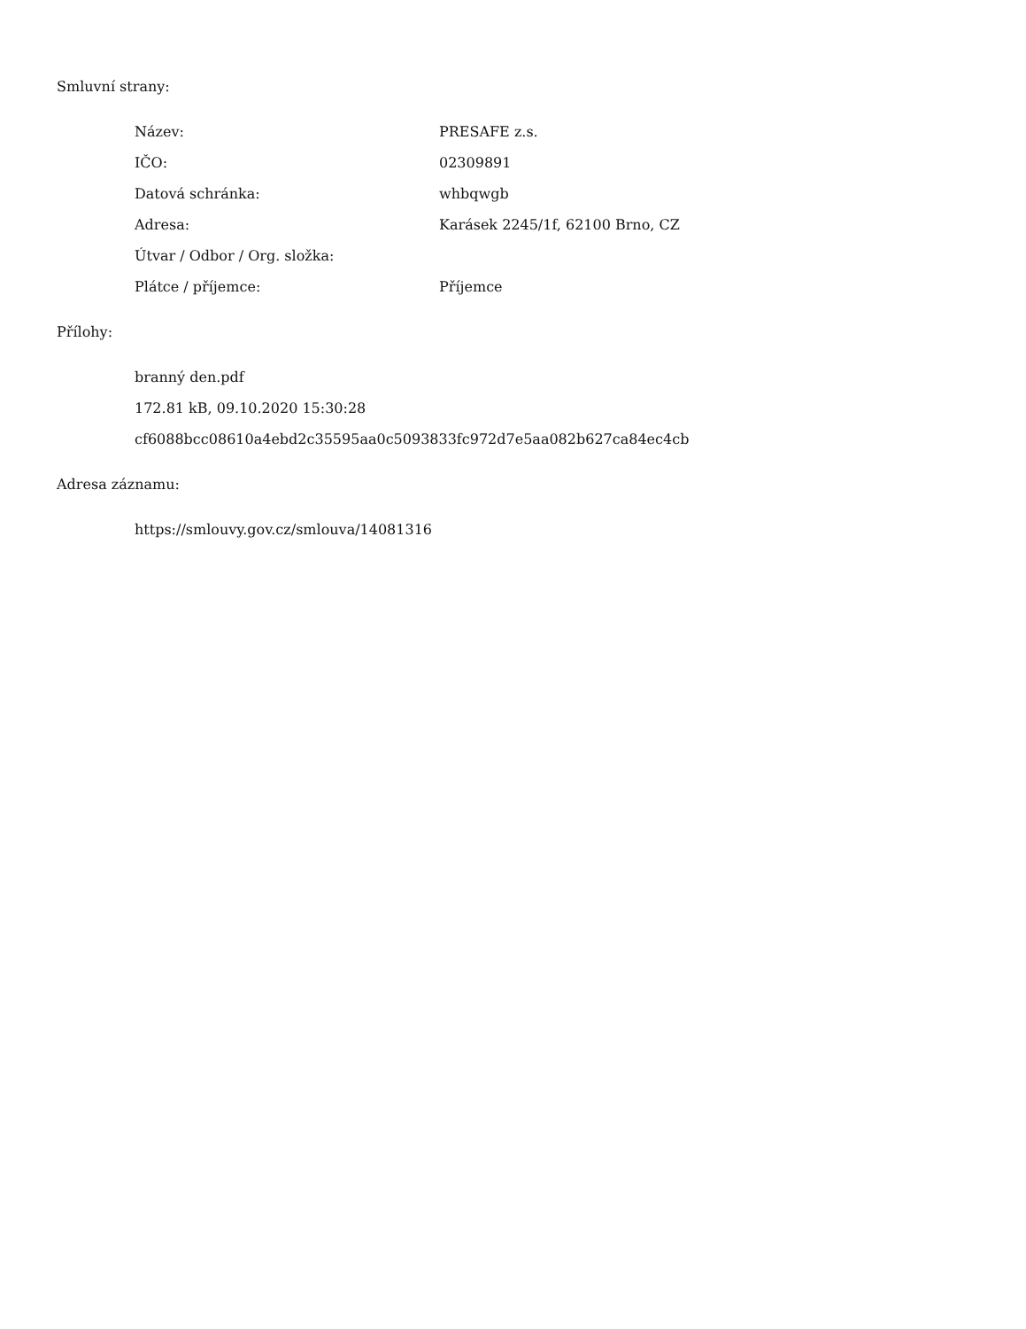Smluvní strany:
| Název: | PRESAFE z.s. |
| IČO: | 02309891 |
| Datová schránka: | whbqwgb |
| Adresa: | Karásek 2245/1f, 62100 Brno, CZ |
| Útvar / Odbor / Org. složka: | |
| Plátce / příjemce: | Příjemce |
Přílohy:
branný den.pdf
172.81 kB, 09.10.2020 15:30:28
cf6088bcc08610a4ebd2c35595aa0c5093833fc972d7e5aa082b627ca84ec4cb
Adresa záznamu:
https://smlouvy.gov.cz/smlouva/14081316